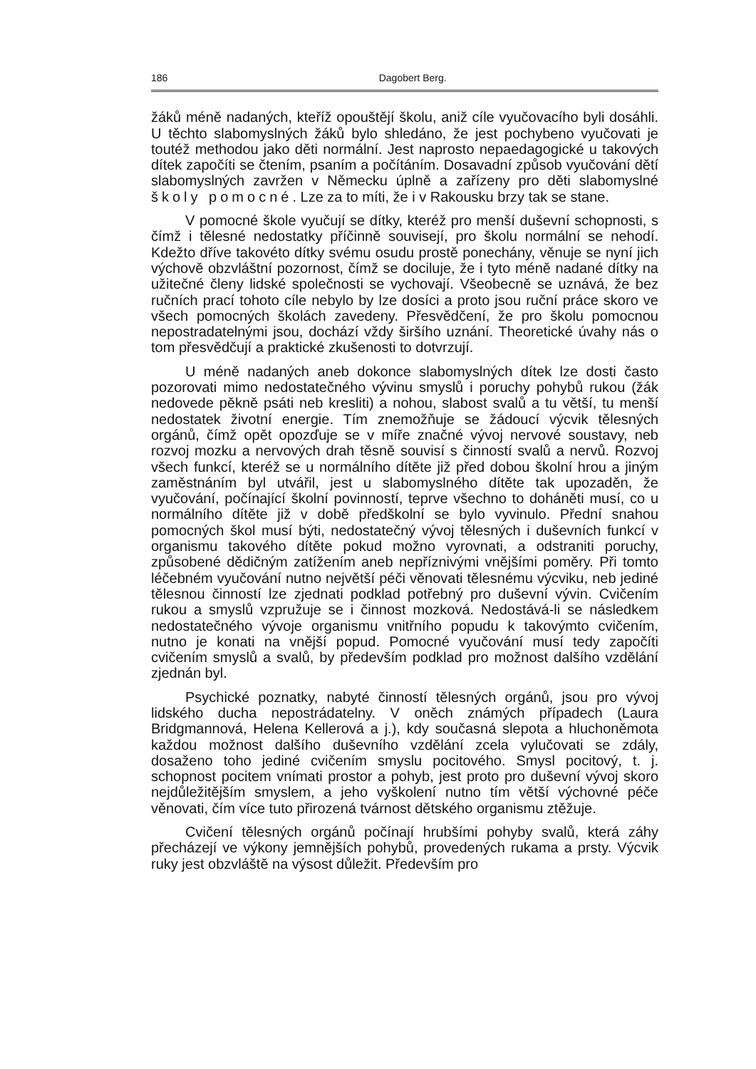186 Dagobert Berg.
žáků méně nadaných, kteříž opouštějí školu, aniž cíle vyučovacího byli dosáhli. U těchto slabomyslných žáků bylo shledáno, že jest pochybeno vyučovati je toutéž methodou jako děti normální. Jest naprosto nepaedagogické u takových dítek započíti se čtením, psaním a počítáním. Dosavadní způsob vyučování dětí slabomyslných zavržen v Německu úplně a zařízeny pro děti slabomyslné školy pomocné. Lze za to míti, že i v Rakousku brzy tak se stane.
V pomocné škole vyučují se dítky, kteréž pro menší duševní schopnosti, s čímž i tělesné nedostatky příčinně souvisejí, pro školu normální se nehodí. Kdežto dříve takovéto dítky svému osudu prostě ponechány, věnuje se nyní jich výchově obzvláštní pozornost, čímž se dociluje, že i tyto méně nadané dítky na užitečné členy lidské společnosti se vychovají. Všeobecně se uznává, že bez ručních prací tohoto cíle nebylo by lze dosíci a proto jsou ruční práce skoro ve všech pomocných školách zavedeny. Přesvědčení, že pro školu pomocnou nepostradatelnými jsou, dochází vždy širšího uznání. Theoretické úvahy nás o tom přesvědčují a praktické zkušenosti to dotvrzují.
U méně nadaných aneb dokonce slabomyslných dítek lze dosti často pozorovati mimo nedostatečného vývinu smyslů i poruchy pohybů rukou (žák nedovede pěkně psáti neb kresliti) a nohou, slabost svalů a tu větší, tu menší nedostatek životní energie. Tím znemožňuje se žádoucí výcvik tělesných orgánů, čímž opět opozďuje se v míře značné vývoj nervové soustavy, neb rozvoj mozku a nervových drah těsně souvisí s činností svalů a nervů. Rozvoj všech funkcí, kteréž se u normálního dítěte již před dobou školní hrou a jiným zaměstnáním byl utvářil, jest u slabomyslného dítěte tak upozaděn, že vyučování, počínající školní povinností, teprve všechno to doháněti musí, co u normálního dítěte již v době předškolní se bylo vyvinulo. Přední snahou pomocných škol musí býti, nedostatečný vývoj tělesných i duševních funkcí v organismu takového dítěte pokud možno vyrovnati, a odstraniti poruchy, způsobené dědičným zatížením aneb nepříznivými vnějšími poměry. Při tomto léčebném vyučování nutno největší péči věnovati tělesnému výcviku, neb jediné tělesnou činností lze zjednati podklad potřebný pro duševní vývin. Cvičením rukou a smyslů vzpružuje se i činnost mozková. Nedostává-li se následkem nedostatečného vývoje organismu vnitřního popudu k takovýmto cvičením, nutno je konati na vnější popud. Pomocné vyučování musí tedy započíti cvičením smyslů a svalů, by především podklad pro možnost dalšího vzdělání zjednán byl.
Psychické poznatky, nabyté činností tělesných orgánů, jsou pro vývoj lidského ducha nepostrádatelny. V oněch známých případech (Laura Bridgmannová, Helena Kellerová a j.), kdy současná slepota a hluchoněmota každou možnost dalšího duševního vzdělání zcela vylučovati se zdály, dosaženo toho jediné cvičením smyslu pocitového. Smysl pocitový, t. j. schopnost pocitem vnímati prostor a pohyb, jest proto pro duševní vývoj skoro nejdůležitějším smyslem, a jeho vyškolení nutno tím větší výchovné péče věnovati, čím více tuto přirozená tvárnost dětského organismu ztěžuje.
Cvičení tělesných orgánů počínají hrubšími pohyby svalů, která záhy přecházejí ve výkony jemnějších pohybů, provedených rukama a prsty. Výcvik ruky jest obzvláště na výsost důležit. Především pro